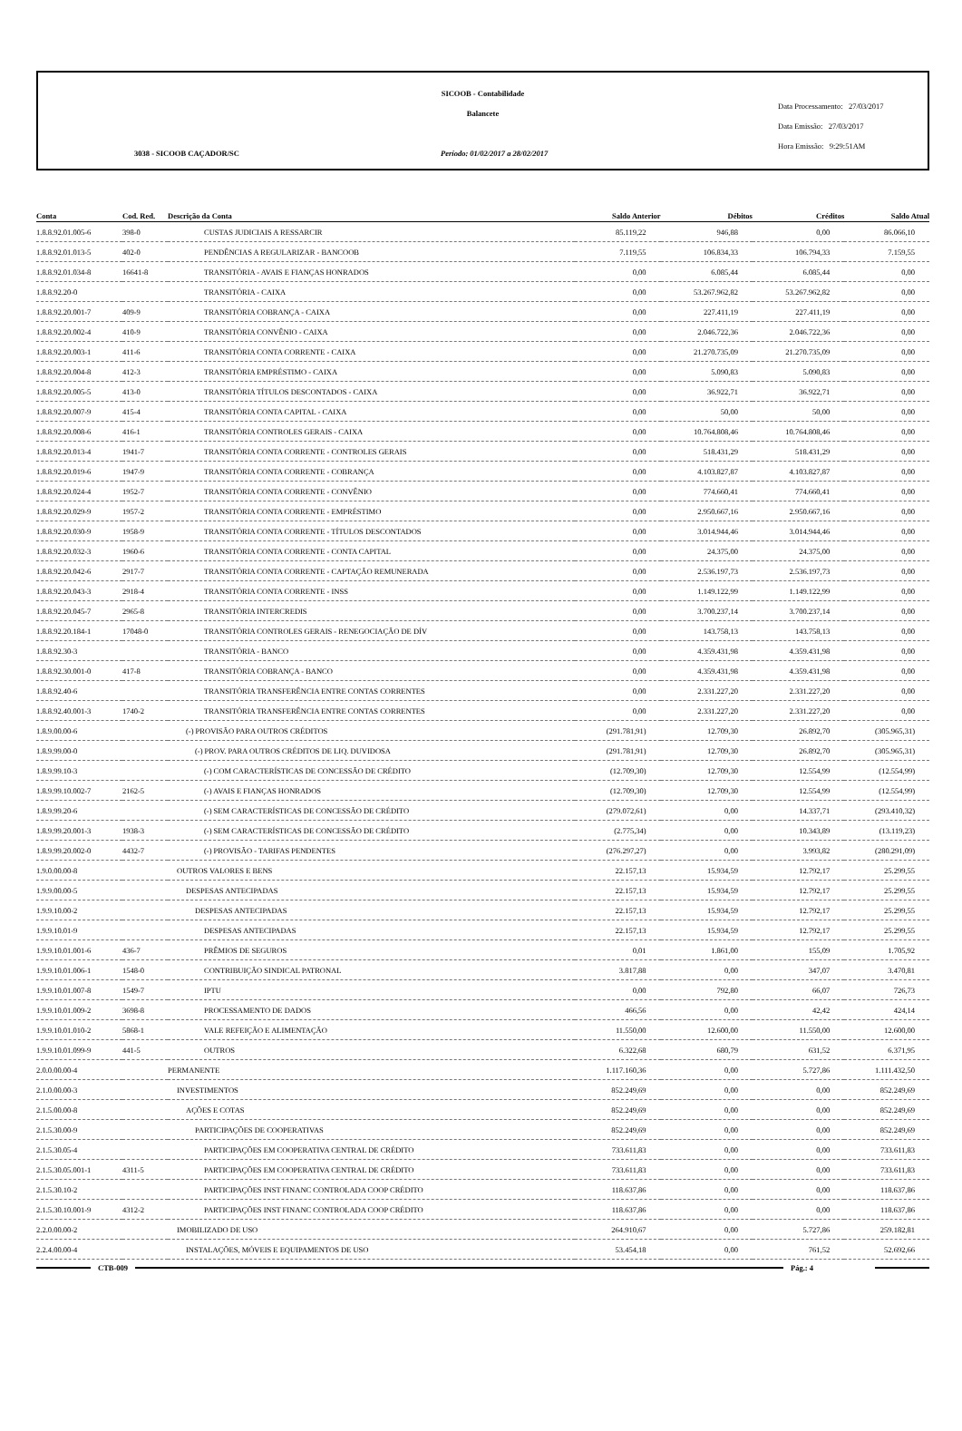SICOOB - Contabilidade
Balancete
3038 - SICOOB CAÇADOR/SC
Período: 01/02/2017 a 28/02/2017
Data Processamento: 27/03/2017
Data Emissão: 27/03/2017
Hora Emissão: 9:29:51AM
| Conta | Cod. Red. | Descrição da Conta | Saldo Anterior | Débitos | Créditos | Saldo Atual |
| --- | --- | --- | --- | --- | --- | --- |
| 1.8.8.92.01.005-6 | 398-0 | CUSTAS JUDICIAIS A RESSARCIR | 85.119,22 | 946,88 | 0,00 | 86.066,10 |
| 1.8.8.92.01.013-5 | 402-0 | PENDÊNCIAS A REGULARIZAR - BANCOOB | 7.119,55 | 106.834,33 | 106.794,33 | 7.159,55 |
| 1.8.8.92.01.034-8 | 16641-8 | TRANSITÓRIA - AVAIS E FIANÇAS HONRADOS | 0,00 | 6.085,44 | 6.085,44 | 0,00 |
| 1.8.8.92.20-0 | | TRANSITÓRIA - CAIXA | 0,00 | 53.267.962,82 | 53.267.962,82 | 0,00 |
| 1.8.8.92.20.001-7 | 409-9 | TRANSITÓRIA COBRANÇA - CAIXA | 0,00 | 227.411,19 | 227.411,19 | 0,00 |
| 1.8.8.92.20.002-4 | 410-9 | TRANSITÓRIA CONVÊNIO - CAIXA | 0,00 | 2.046.722,36 | 2.046.722,36 | 0,00 |
| 1.8.8.92.20.003-1 | 411-6 | TRANSITÓRIA CONTA CORRENTE - CAIXA | 0,00 | 21.270.735,09 | 21.270.735,09 | 0,00 |
| 1.8.8.92.20.004-8 | 412-3 | TRANSITÓRIA EMPRÉSTIMO - CAIXA | 0,00 | 5.090,83 | 5.090,83 | 0,00 |
| 1.8.8.92.20.005-5 | 413-0 | TRANSITÓRIA TÍTULOS DESCONTADOS - CAIXA | 0,00 | 36.922,71 | 36.922,71 | 0,00 |
| 1.8.8.92.20.007-9 | 415-4 | TRANSITÓRIA CONTA CAPITAL - CAIXA | 0,00 | 50,00 | 50,00 | 0,00 |
| 1.8.8.92.20.008-6 | 416-1 | TRANSITÓRIA CONTROLES GERAIS - CAIXA | 0,00 | 10.764.808,46 | 10.764.808,46 | 0,00 |
| 1.8.8.92.20.013-4 | 1941-7 | TRANSITÓRIA CONTA CORRENTE - CONTROLES GERAIS | 0,00 | 518.431,29 | 518.431,29 | 0,00 |
| 1.8.8.92.20.019-6 | 1947-9 | TRANSITÓRIA CONTA CORRENTE - COBRANÇA | 0,00 | 4.103.827,87 | 4.103.827,87 | 0,00 |
| 1.8.8.92.20.024-4 | 1952-7 | TRANSITÓRIA CONTA CORRENTE - CONVÊNIO | 0,00 | 774.660,41 | 774.660,41 | 0,00 |
| 1.8.8.92.20.029-9 | 1957-2 | TRANSITÓRIA CONTA CORRENTE - EMPRÉSTIMO | 0,00 | 2.950.667,16 | 2.950.667,16 | 0,00 |
| 1.8.8.92.20.030-9 | 1958-9 | TRANSITÓRIA CONTA CORRENTE - TÍTULOS DESCONTADOS | 0,00 | 3.014.944,46 | 3.014.944,46 | 0,00 |
| 1.8.8.92.20.032-3 | 1960-6 | TRANSITÓRIA CONTA CORRENTE - CONTA CAPITAL | 0,00 | 24.375,00 | 24.375,00 | 0,00 |
| 1.8.8.92.20.042-6 | 2917-7 | TRANSITÓRIA CONTA CORRENTE - CAPTAÇÃO REMUNERADA | 0,00 | 2.536.197,73 | 2.536.197,73 | 0,00 |
| 1.8.8.92.20.043-3 | 2918-4 | TRANSITÓRIA CONTA CORRENTE - INSS | 0,00 | 1.149.122,99 | 1.149.122,99 | 0,00 |
| 1.8.8.92.20.045-7 | 2965-8 | TRANSITÓRIA INTERCREDIS | 0,00 | 3.700.237,14 | 3.700.237,14 | 0,00 |
| 1.8.8.92.20.184-1 | 17048-0 | TRANSITÓRIA CONTROLES GERAIS - RENEGOCIAÇÃO DE DÍV | 0,00 | 143.758,13 | 143.758,13 | 0,00 |
| 1.8.8.92.30-3 | | TRANSITÓRIA - BANCO | 0,00 | 4.359.431,98 | 4.359.431,98 | 0,00 |
| 1.8.8.92.30.001-0 | 417-8 | TRANSITÓRIA COBRANÇA - BANCO | 0,00 | 4.359.431,98 | 4.359.431,98 | 0,00 |
| 1.8.8.92.40-6 | | TRANSITÓRIA TRANSFERÊNCIA ENTRE CONTAS CORRENTES | 0,00 | 2.331.227,20 | 2.331.227,20 | 0,00 |
| 1.8.8.92.40.001-3 | 1740-2 | TRANSITÓRIA TRANSFERÊNCIA ENTRE CONTAS CORRENTES | 0,00 | 2.331.227,20 | 2.331.227,20 | 0,00 |
| 1.8.9.00.00-6 | | (-) PROVISÃO PARA OUTROS CRÉDITOS | (291.781,91) | 12.709,30 | 26.892,70 | (305.965,31) |
| 1.8.9.99.00-0 | | (-) PROV. PARA OUTROS CRÉDITOS DE LIQ. DUVIDOSA | (291.781,91) | 12.709,30 | 26.892,70 | (305.965,31) |
| 1.8.9.99.10-3 | | (-) COM CARACTERÍSTICAS DE CONCESSÃO DE CRÉDITO | (12.709,30) | 12.709,30 | 12.554,99 | (12.554,99) |
| 1.8.9.99.10.002-7 | 2162-5 | (-) AVAIS E FIANÇAS HONRADOS | (12.709,30) | 12.709,30 | 12.554,99 | (12.554,99) |
| 1.8.9.99.20-6 | | (-) SEM CARACTERÍSTICAS DE CONCESSÃO DE CRÉDITO | (279.072,61) | 0,00 | 14.337,71 | (293.410,32) |
| 1.8.9.99.20.001-3 | 1938-3 | (-) SEM CARACTERÍSTICAS DE CONCESSÃO DE CRÉDITO | (2.775,34) | 0,00 | 10.343,89 | (13.119,23) |
| 1.8.9.99.20.002-0 | 4432-7 | (-) PROVISÃO - TARIFAS PENDENTES | (276.297,27) | 0,00 | 3.993,82 | (280.291,09) |
| 1.9.0.00.00-8 | | OUTROS VALORES E BENS | 22.157,13 | 15.934,59 | 12.792,17 | 25.299,55 |
| 1.9.9.00.00-5 | | DESPESAS ANTECIPADAS | 22.157,13 | 15.934,59 | 12.792,17 | 25.299,55 |
| 1.9.9.10.00-2 | | DESPESAS ANTECIPADAS | 22.157,13 | 15.934,59 | 12.792,17 | 25.299,55 |
| 1.9.9.10.01-9 | | DESPESAS ANTECIPADAS | 22.157,13 | 15.934,59 | 12.792,17 | 25.299,55 |
| 1.9.9.10.01.001-6 | 436-7 | PRÊMIOS DE SEGUROS | 0,01 | 1.861,00 | 155,09 | 1.705,92 |
| 1.9.9.10.01.006-1 | 1548-0 | CONTRIBUIÇÃO SINDICAL PATRONAL | 3.817,88 | 0,00 | 347,07 | 3.470,81 |
| 1.9.9.10.01.007-8 | 1549-7 | IPTU | 0,00 | 792,80 | 66,07 | 726,73 |
| 1.9.9.10.01.009-2 | 3698-8 | PROCESSAMENTO DE DADOS | 466,56 | 0,00 | 42,42 | 424,14 |
| 1.9.9.10.01.010-2 | 5868-1 | VALE REFEIÇÃO E ALIMENTAÇÃO | 11.550,00 | 12.600,00 | 11.550,00 | 12.600,00 |
| 1.9.9.10.01.099-9 | 441-5 | OUTROS | 6.322,68 | 680,79 | 631,52 | 6.371,95 |
| 2.0.0.00.00-4 | | PERMANENTE | 1.117.160,36 | 0,00 | 5.727,86 | 1.111.432,50 |
| 2.1.0.00.00-3 | | INVESTIMENTOS | 852.249,69 | 0,00 | 0,00 | 852.249,69 |
| 2.1.5.00.00-8 | | AÇÕES E COTAS | 852.249,69 | 0,00 | 0,00 | 852.249,69 |
| 2.1.5.30.00-9 | | PARTICIPAÇÕES DE COOPERATIVAS | 852.249,69 | 0,00 | 0,00 | 852.249,69 |
| 2.1.5.30.05-4 | | PARTICIPAÇÕES EM COOPERATIVA CENTRAL DE CRÉDITO | 733.611,83 | 0,00 | 0,00 | 733.611,83 |
| 2.1.5.30.05.001-1 | 4311-5 | PARTICIPAÇÕES EM COOPERATIVA CENTRAL DE CRÉDITO | 733.611,83 | 0,00 | 0,00 | 733.611,83 |
| 2.1.5.30.10-2 | | PARTICIPAÇÕES INST FINANC CONTROLADA COOP CRÉDITO | 118.637,86 | 0,00 | 0,00 | 118.637,86 |
| 2.1.5.30.10.001-9 | 4312-2 | PARTICIPAÇÕES INST FINANC CONTROLADA COOP CRÉDITO | 118.637,86 | 0,00 | 0,00 | 118.637,86 |
| 2.2.0.00.00-2 | | IMOBILIZADO DE USO | 264.910,67 | 0,00 | 5.727,86 | 259.182,81 |
| 2.2.4.00.00-4 | | INSTALAÇÕES, MÓVEIS E EQUIPAMENTOS DE USO | 53.454,18 | 0,00 | 761,52 | 52.692,66 |
CTB-009 Pág.: 4